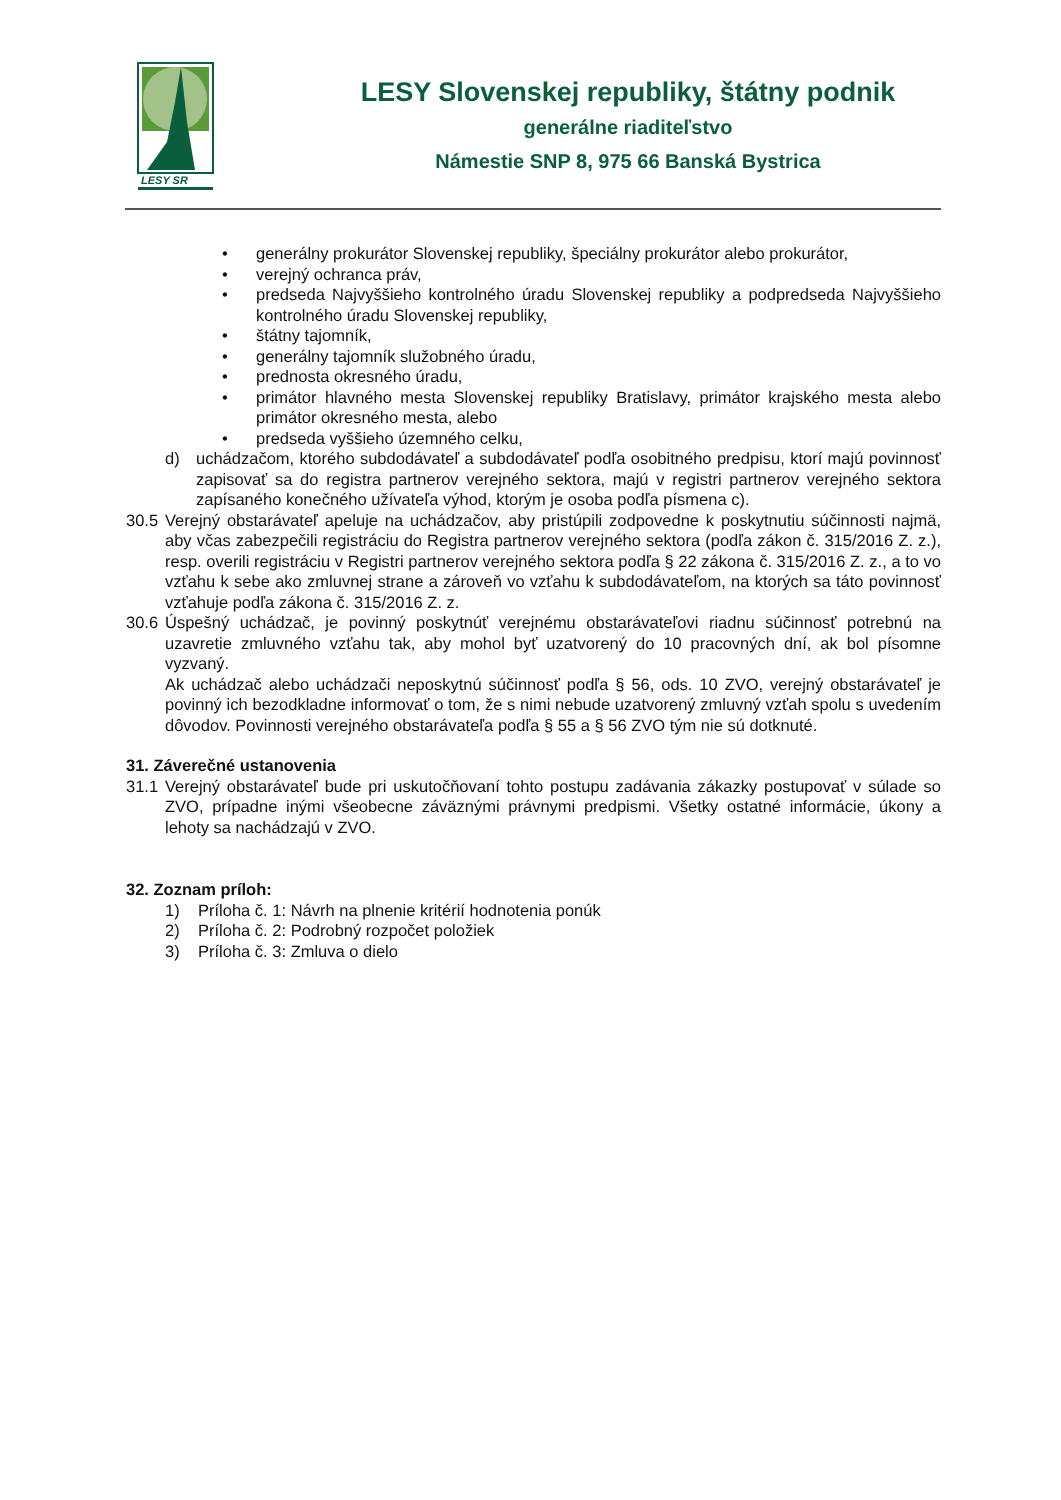LESY SR
LESY Slovenskej republiky, štátny podnik
generálne riaditeľstvo
Námestie SNP 8, 975 66 Banská Bystrica
• generálny prokurátor Slovenskej republiky, špeciálny prokurátor alebo prokurátor,
• verejný ochranca práv,
• predseda Najvyššieho kontrolného úradu Slovenskej republiky a podpredseda Najvyššieho kontrolného úradu Slovenskej republiky,
• štátny tajomník,
• generálny tajomník služobného úradu,
• prednosta okresného úradu,
• primátor hlavného mesta Slovenskej republiky Bratislavy, primátor krajského mesta alebo primátor okresného mesta, alebo
• predseda vyššieho územného celku,
d) uchádzačom, ktorého subdodávateľ a subdodávateľ podľa osobitného predpisu, ktorí majú povinnosť zapisovať sa do registra partnerov verejného sektora, majú v registri partnerov verejného sektora zapísaného konečného užívateľa výhod, ktorým je osoba podľa písmena c).
30.5
Verejný obstarávateľ apeluje na uchádzačov, aby pristúpili zodpovedne k poskytnutiu súčinnosti najmä, aby včas zabezpečili registráciu do Registra partnerov verejného sektora (podľa zákon č. 315/2016 Z. z.), resp. overili registráciu v Registri partnerov verejného sektora podľa § 22 zákona č. 315/2016 Z. z., a to vo vzťahu k sebe ako zmluvnej strane a zároveň vo vzťahu k subdodávateľom, na ktorých sa táto povinnosť vzťahuje podľa zákona č. 315/2016 Z. z.
30.6
Úspešný uchádzač, je povinný poskytnúť verejnému obstarávateľovi riadnu súčinnosť potrebnú na uzavretie zmluvného vzťahu tak, aby mohol byť uzatvorený do 10 pracovných dní, ak bol písomne vyzvaný.
Ak uchádzač alebo uchádzači neposkytnú súčinnosť podľa § 56, ods. 10 ZVO, verejný obstarávateľ je povinný ich bezodkladne informovať o tom, že s nimi nebude uzatvorený zmluvný vzťah spolu s uvedením dôvodov. Povinnosti verejného obstarávateľa podľa § 55 a § 56 ZVO tým nie sú dotknuté.
31. Záverečné ustanovenia
31.1
Verejný obstarávateľ bude pri uskutočňovaní tohto postupu zadávania zákazky postupovať v súlade so ZVO, prípadne inými všeobecne záväznými právnymi predpismi. Všetky ostatné informácie, úkony a lehoty sa nachádzajú v ZVO.
32. Zoznam príloh:
1) Príloha č. 1: Návrh na plnenie kritérií hodnotenia ponúk
2) Príloha č. 2: Podrobný rozpočet položiek
3) Príloha č. 3: Zmluva o dielo